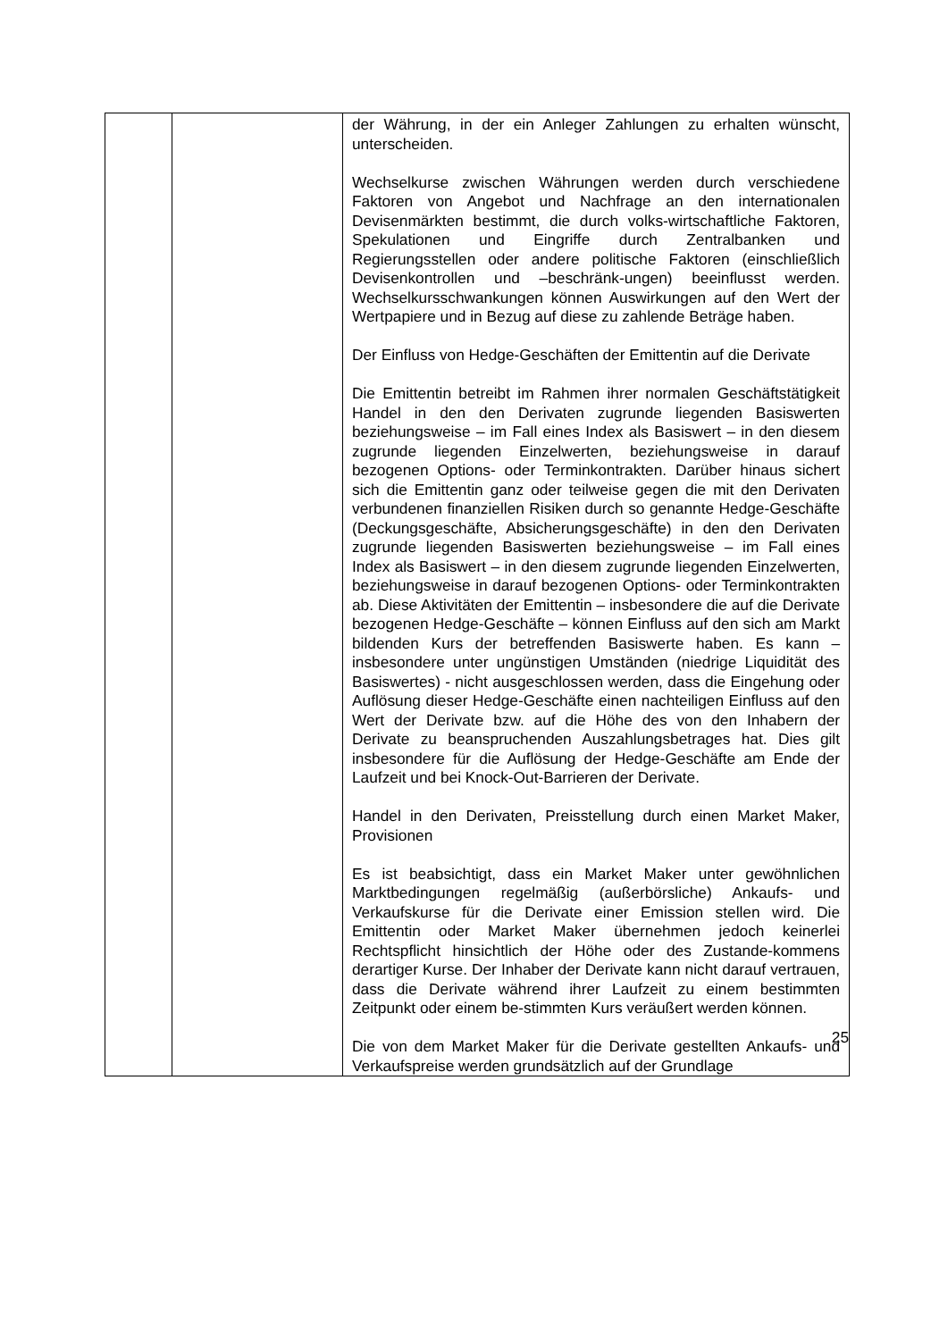| | | der Währung, in der ein Anleger Zahlungen zu erhalten wünscht, unterscheiden. Wechselkurse zwischen Währungen werden durch verschiedene Faktoren von Angebot und Nachfrage an den internationalen Devisenmärkten bestimmt, die durch volks-wirtschaftliche Faktoren, Spekulationen und Eingriffe durch Zentralbanken und Regierungsstellen oder andere politische Faktoren (einschließlich Devisenkontrollen und –beschränk-ungen) beeinflusst werden. Wechselkursschwankungen können Auswirkungen auf den Wert der Wertpapiere und in Bezug auf diese zu zahlende Beträge haben. Der Einfluss von Hedge-Geschäften der Emittentin auf die Derivate Die Emittentin betreibt im Rahmen ihrer normalen Geschäftstätigkeit Handel in den den Derivaten zugrunde liegenden Basiswerten beziehungsweise – im Fall eines Index als Basiswert – in den diesem zugrunde liegenden Einzelwerten, beziehungsweise in darauf bezogenen Options- oder Terminkontrakten. Darüber hinaus sichert sich die Emittentin ganz oder teilweise gegen die mit den Derivaten verbundenen finanziellen Risiken durch so genannte Hedge-Geschäfte (Deckungsgeschäfte, Absicherungsgeschäfte) in den den Derivaten zugrunde liegenden Basiswerten beziehungsweise – im Fall eines Index als Basiswert – in den diesem zugrunde liegenden Einzelwerten, beziehungsweise in darauf bezogenen Options- oder Terminkontrakten ab. Diese Aktivitäten der Emittentin – insbesondere die auf die Derivate bezogenen Hedge-Geschäfte – können Einfluss auf den sich am Markt bildenden Kurs der betreffenden Basiswerte haben. Es kann – insbesondere unter ungünstigen Umständen (niedrige Liquidität des Basiswertes) - nicht ausgeschlossen werden, dass die Eingehung oder Auflösung dieser Hedge-Geschäfte einen nachteiligen Einfluss auf den Wert der Derivate bzw. auf die Höhe des von den Inhabern der Derivate zu beanspruchenden Auszahlungsbetrages hat. Dies gilt insbesondere für die Auflösung der Hedge-Geschäfte am Ende der Laufzeit und bei Knock-Out-Barrieren der Derivate. Handel in den Derivaten, Preisstellung durch einen Market Maker, Provisionen Es ist beabsichtigt, dass ein Market Maker unter gewöhnlichen Marktbedingungen regelmäßig (außerbörsliche) Ankaufs- und Verkaufskurse für die Derivate einer Emission stellen wird. Die Emittentin oder Market Maker übernehmen jedoch keinerlei Rechtspflicht hinsichtlich der Höhe oder des Zustande-kommens derartiger Kurse. Der Inhaber der Derivate kann nicht darauf vertrauen, dass die Derivate während ihrer Laufzeit zu einem bestimmten Zeitpunkt oder einem be-stimmten Kurs veräußert werden können. Die von dem Market Maker für die Derivate gestellten Ankaufs- und Verkaufspreise werden grundsätzlich auf der Grundlage |
25